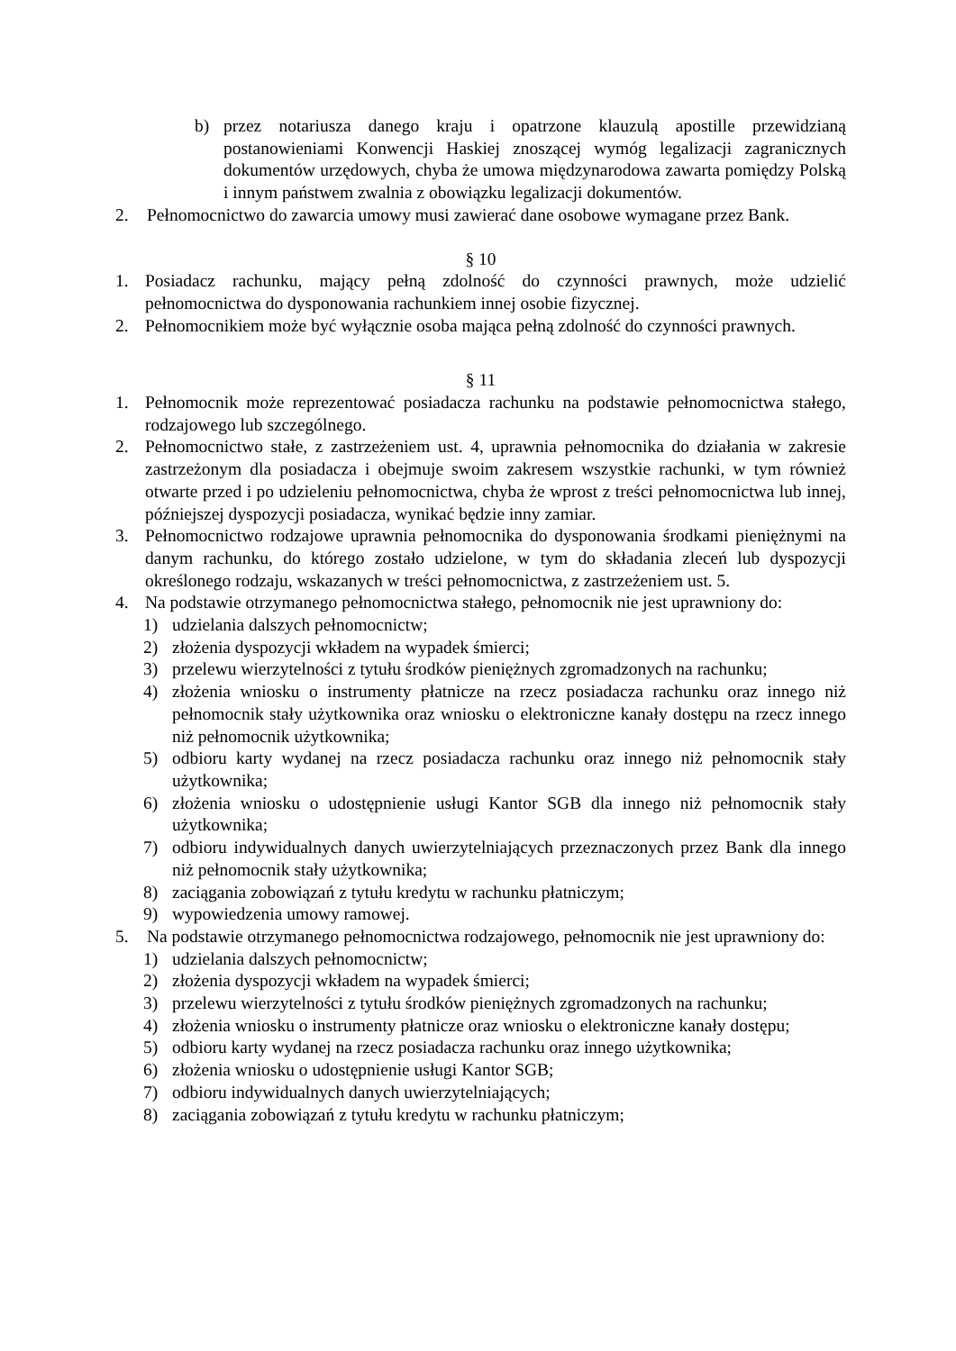b) przez notariusza danego kraju i opatrzone klauzulą apostille przewidzianą postanowieniami Konwencji Haskiej znoszącej wymóg legalizacji zagranicznych dokumentów urzędowych, chyba że umowa międzynarodowa zawarta pomiędzy Polską i innym państwem zwalnia z obowiązku legalizacji dokumentów.
2. Pełnomocnictwo do zawarcia umowy musi zawierać dane osobowe wymagane przez Bank.
§ 10
1. Posiadacz rachunku, mający pełną zdolność do czynności prawnych, może udzielić pełnomocnictwa do dysponowania rachunkiem innej osobie fizycznej.
2. Pełnomocnikiem może być wyłącznie osoba mająca pełną zdolność do czynności prawnych.
§ 11
1. Pełnomocnik może reprezentować posiadacza rachunku na podstawie pełnomocnictwa stałego, rodzajowego lub szczególnego.
2. Pełnomocnictwo stałe, z zastrzeżeniem ust. 4, uprawnia pełnomocnika do działania w zakresie zastrzeżonym dla posiadacza i obejmuje swoim zakresem wszystkie rachunki, w tym również otwarte przed i po udzieleniu pełnomocnictwa, chyba że wprost z treści pełnomocnictwa lub innej, późniejszej dyspozycji posiadacza, wynikać będzie inny zamiar.
3. Pełnomocnictwo rodzajowe uprawnia pełnomocnika do dysponowania środkami pieniężnymi na danym rachunku, do którego zostało udzielone, w tym do składania zleceń lub dyspozycji określonego rodzaju, wskazanych w treści pełnomocnictwa, z zastrzeżeniem ust. 5.
4. Na podstawie otrzymanego pełnomocnictwa stałego, pełnomocnik nie jest uprawniony do:
1) udzielania dalszych pełnomocnictw;
2) złożenia dyspozycji wkładem na wypadek śmierci;
3) przelewu wierzytelności z tytułu środków pieniężnych zgromadzonych na rachunku;
4) złożenia wniosku o instrumenty płatnicze na rzecz posiadacza rachunku oraz innego niż pełnomocnik stały użytkownika oraz wniosku o elektroniczne kanały dostępu na rzecz innego niż pełnomocnik użytkownika;
5) odbioru karty wydanej na rzecz posiadacza rachunku oraz innego niż pełnomocnik stały użytkownika;
6) złożenia wniosku o udostępnienie usługi Kantor SGB dla innego niż pełnomocnik stały użytkownika;
7) odbioru indywidualnych danych uwierzytelniających przeznaczonych przez Bank dla innego niż pełnomocnik stały użytkownika;
8) zaciągania zobowiązań z tytułu kredytu w rachunku płatniczym;
9) wypowiedzenia umowy ramowej.
5. Na podstawie otrzymanego pełnomocnictwa rodzajowego, pełnomocnik nie jest uprawniony do:
1) udzielania dalszych pełnomocnictw;
2) złożenia dyspozycji wkładem na wypadek śmierci;
3) przelewu wierzytelności z tytułu środków pieniężnych zgromadzonych na rachunku;
4) złożenia wniosku o instrumenty płatnicze oraz wniosku o elektroniczne kanały dostępu;
5) odbioru karty wydanej na rzecz posiadacza rachunku oraz innego użytkownika;
6) złożenia wniosku o udostępnienie usługi Kantor SGB;
7) odbioru indywidualnych danych uwierzytelniających;
8) zaciągania zobowiązań z tytułu kredytu w rachunku płatniczym;